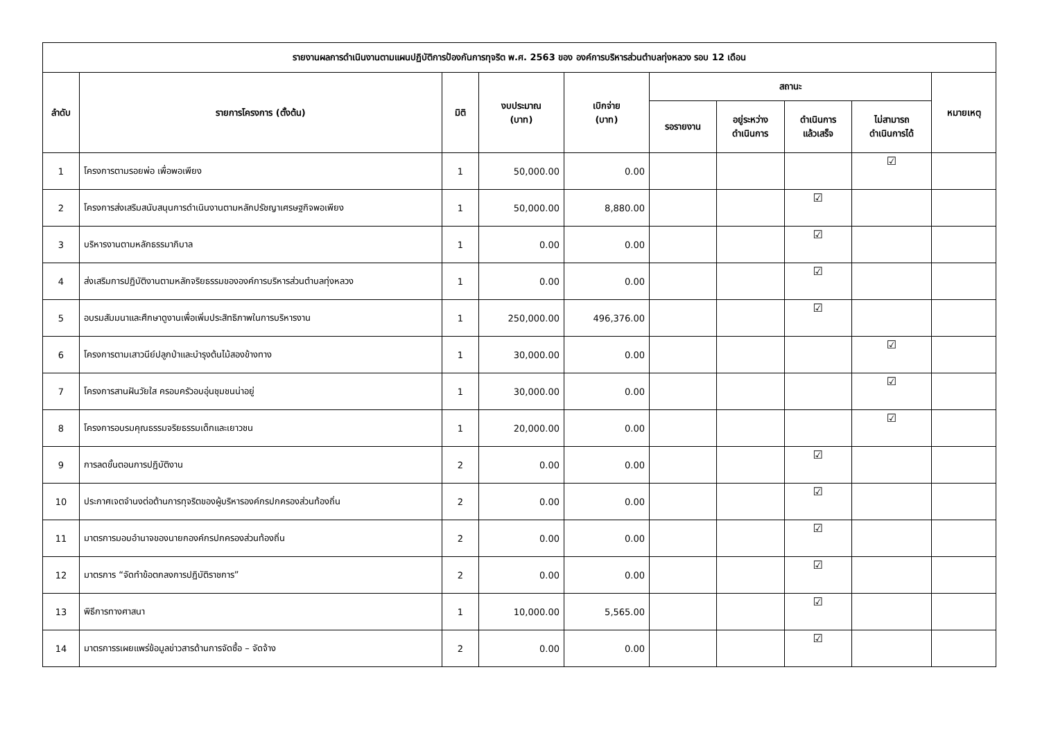| รายงานผลการดำเนินงานตามแผนปฏิบัติการป้องกันการทุจริต พ.ศ. 2563 ของ องค์การบริหารส่วนตำบลทุ่งหลวง รอบ 12 เดือน | | | | | | | | | |
| --- | --- | --- | --- | --- | --- | --- | --- | --- | --- |
| ลำดับ | รายการโครงการ (ตั้งต้น) | มิติ | งบประมาณ (บาท) | เบิกจ่าย (บาท) | สถานะ | | | | หมายเหตุ |
| | | | | | รอรายงาน | อยู่ระหว่าง ดำเนินการ | ดำเนินการ แล้วเสร็จ | ไม่สามารถ ดำเนินการได้ | |
| 1 | โครงการตามรอยพ่อ เพื่อพอเพียง | 1 | 50,000.00 | 0.00 | | | | ☑ | |
| 2 | โครงการส่งเสริมสนับสนุนการดำเนินงานตามหลักปรัชญาเศรษฐกิจพอเพียง | 1 | 50,000.00 | 8,880.00 | | | ☑ | | |
| 3 | บริหารงานตามหลักธรรมาภิบาล | 1 | 0.00 | 0.00 | | | ☑ | | |
| 4 | ส่งเสริมการปฏิบัติงานตามหลักจริยธรรมขององค์การบริหารส่วนตำบลทุ่งหลวง | 1 | 0.00 | 0.00 | | | ☑ | | |
| 5 | อบรมสัมมนาและศึกษาดูงานเพื่อเพิ่มประสิทธิภาพในการบริหารงาน | 1 | 250,000.00 | 496,376.00 | | | ☑ | | |
| 6 | โครงการตามเสาวนีย์ปลูกป่าและบำรุงต้นไม้สองข้างทาง | 1 | 30,000.00 | 0.00 | | | | ☑ | |
| 7 | โครงการสานฝันวัยใส ครอบครัวอบอุ่นชุมชนน่าอยู่ | 1 | 30,000.00 | 0.00 | | | | ☑ | |
| 8 | โครงการอบรมคุณธรรมจริยธรรมเด็กและเยาวชน | 1 | 20,000.00 | 0.00 | | | | ☑ | |
| 9 | การลดขั้นตอนการปฏิบัติงาน | 2 | 0.00 | 0.00 | | | ☑ | | |
| 10 | ประกาศเจตจำนงต่อต้านการทุจริตของผู้บริหารองค์กรปกครองส่วนท้องถิ่น | 2 | 0.00 | 0.00 | | | ☑ | | |
| 11 | มาตรการมอบอำนาจของนายกองค์กรปกครองส่วนท้องถิ่น | 2 | 0.00 | 0.00 | | | ☑ | | |
| 12 | มาตรการ “จัดทำข้อตกลงการปฏิบัติราชการ” | 2 | 0.00 | 0.00 | | | ☑ | | |
| 13 | พิธีการทางศาสนา | 1 | 10,000.00 | 5,565.00 | | | ☑ | | |
| 14 | มาตรการรเผยแพร่ข้อมูลข่าวสารด้านการจัดซื้อ – จัดจ้าง | 2 | 0.00 | 0.00 | | | ☑ | | |